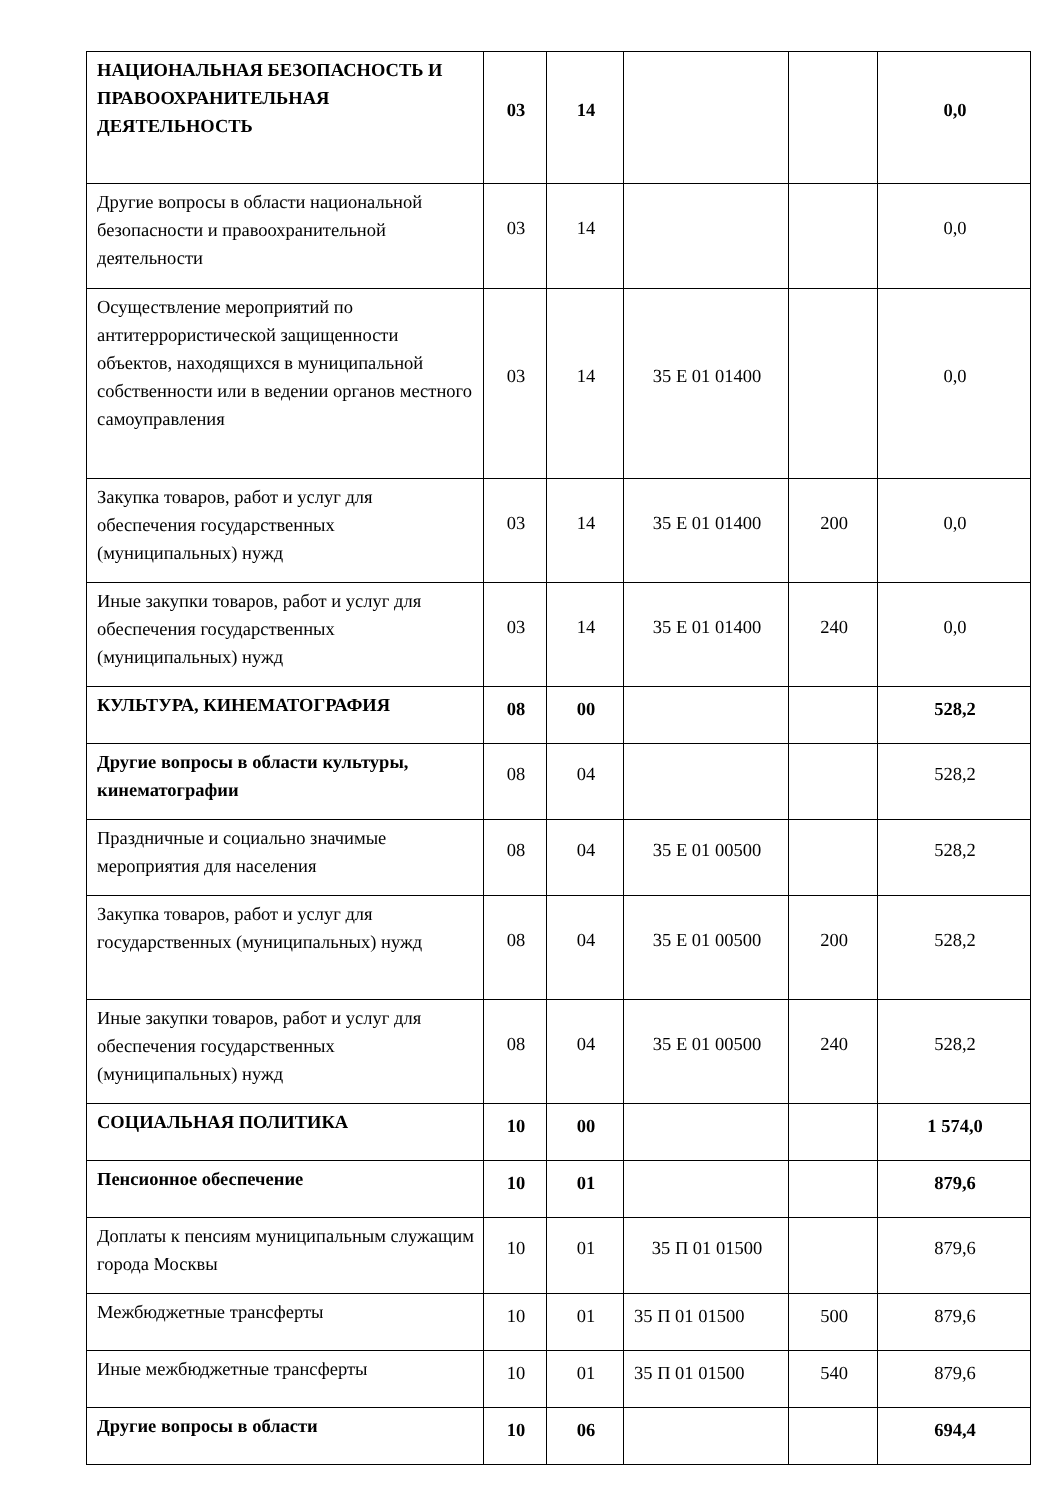| НАЦИОНАЛЬНАЯ БЕЗОПАСНОСТЬ И ПРАВООХРАНИТЕЛЬНАЯ ДЕЯТЕЛЬНОСТЬ | 03 | 14 | | | 0,0 |
| Другие вопросы в области национальной безопасности и правоохранительной деятельности | 03 | 14 | | | 0,0 |
| Осуществление мероприятий по антитеррористической защищенности объектов, находящихся в муниципальной собственности или в ведении органов местного самоуправления | 03 | 14 | 35 Е 01 01400 | | 0,0 |
| Закупка товаров, работ и услуг для обеспечения государственных (муниципальных) нужд | 03 | 14 | 35 Е 01 01400 | 200 | 0,0 |
| Иные закупки товаров, работ и услуг для обеспечения государственных (муниципальных) нужд | 03 | 14 | 35 Е 01 01400 | 240 | 0,0 |
| КУЛЬТУРА, КИНЕМАТОГРАФИЯ | 08 | 00 | | | 528,2 |
| Другие вопросы в области культуры, кинематографии | 08 | 04 | | | 528,2 |
| Праздничные и социально значимые мероприятия для населения | 08 | 04 | 35 Е 01 00500 | | 528,2 |
| Закупка товаров, работ и услуг для государственных (муниципальных) нужд | 08 | 04 | 35 Е 01 00500 | 200 | 528,2 |
| Иные закупки товаров, работ и услуг для обеспечения государственных (муниципальных) нужд | 08 | 04 | 35 Е 01 00500 | 240 | 528,2 |
| СОЦИАЛЬНАЯ ПОЛИТИКА | 10 | 00 | | | 1 574,0 |
| Пенсионное обеспечение | 10 | 01 | | | 879,6 |
| Доплаты к пенсиям муниципальным служащим города Москвы | 10 | 01 | 35 П 01 01500 | | 879,6 |
| Межбюджетные трансферты | 10 | 01 | 35 П 01 01500 | 500 | 879,6 |
| Иные межбюджетные трансферты | 10 | 01 | 35 П 01 01500 | 540 | 879,6 |
| Другие вопросы в области | 10 | 06 | | | 694,4 |